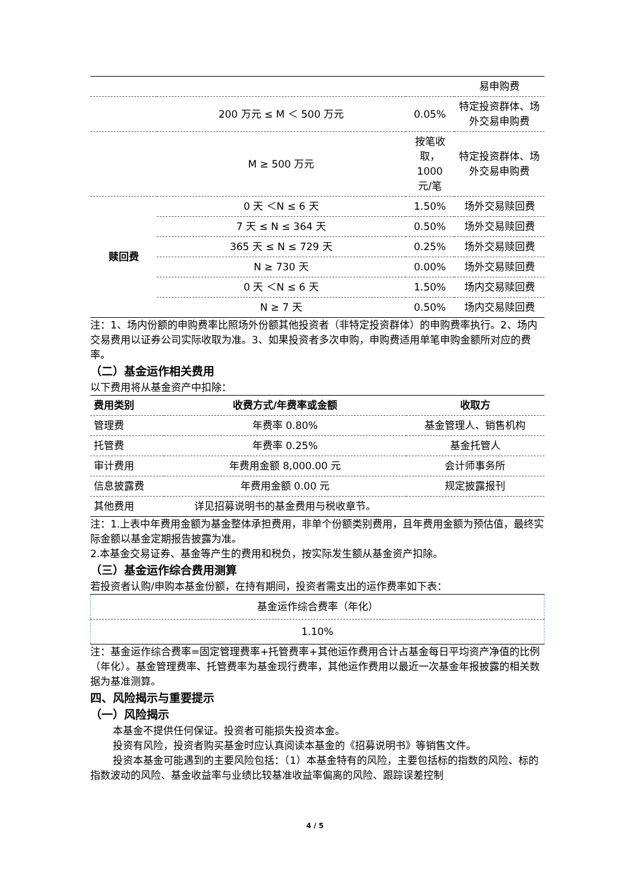| | | | 易申购费 |
| | 200 万元 ≤ M ＜ 500 万元 | 0.05% | 特定投资群体、场外交易申购费 |
| | M ≥ 500 万元 | 按笔收取，1000 元/笔 | 特定投资群体、场外交易申购费 |
| 赎回费 | 0 天 ＜N ≤ 6 天 | 1.50% | 场外交易赎回费 |
| | 7 天 ≤ N ≤ 364 天 | 0.50% | 场外交易赎回费 |
| | 365 天 ≤ N ≤ 729 天 | 0.25% | 场外交易赎回费 |
| | N ≥ 730 天 | 0.00% | 场外交易赎回费 |
| | 0 天 ＜N ≤ 6 天 | 1.50% | 场内交易赎回费 |
| | N ≥ 7 天 | 0.50% | 场内交易赎回费 |
注：1、场内份额的申购费率比照场外份额其他投资者（非特定投资群体）的申购费率执行。2、场内交易费用以证券公司实际收取为准。3、如果投资者多次申购，申购费适用单笔申购金额所对应的费率。
（二）基金运作相关费用
以下费用将从基金资产中扣除：
| 费用类别 | 收费方式/年费率或金额 | 收取方 |
| --- | --- | --- |
| 管理费 | 年费率 0.80% | 基金管理人、销售机构 |
| 托管费 | 年费率 0.25% | 基金托管人 |
| 审计费用 | 年费用金额 8,000.00 元 | 会计师事务所 |
| 信息披露费 | 年费用金额 0.00 元 | 规定披露报刊 |
| 其他费用 | 详见招募说明书的基金费用与税收章节。 | |
注：1.上表中年费用金额为基金整体承担费用，非单个份额类别费用，且年费用金额为预估值，最终实际金额以基金定期报告披露为准。
2.本基金交易证券、基金等产生的费用和税负，按实际发生额从基金资产扣除。
（三）基金运作综合费用测算
若投资者认购/申购本基金份额，在持有期间，投资者需支出的运作费率如下表：
| 基金运作综合费率（年化） |
| 1.10% |
注：基金运作综合费率=固定管理费率+托管费率+其他运作费用合计占基金每日平均资产净值的比例（年化）。基金管理费率、托管费率为基金现行费率，其他运作费用以最近一次基金年报披露的相关数据为基准测算。
四、风险揭示与重要提示
（一）风险揭示
本基金不提供任何保证。投资者可能损失投资本金。
投资有风险，投资者购买基金时应认真阅读本基金的《招募说明书》等销售文件。
投资本基金可能遇到的主要风险包括：（1）本基金特有的风险，主要包括标的指数的风险、标的指数波动的风险、基金收益率与业绩比较基准收益率偏离的风险、跟踪误差控制
4 / 5